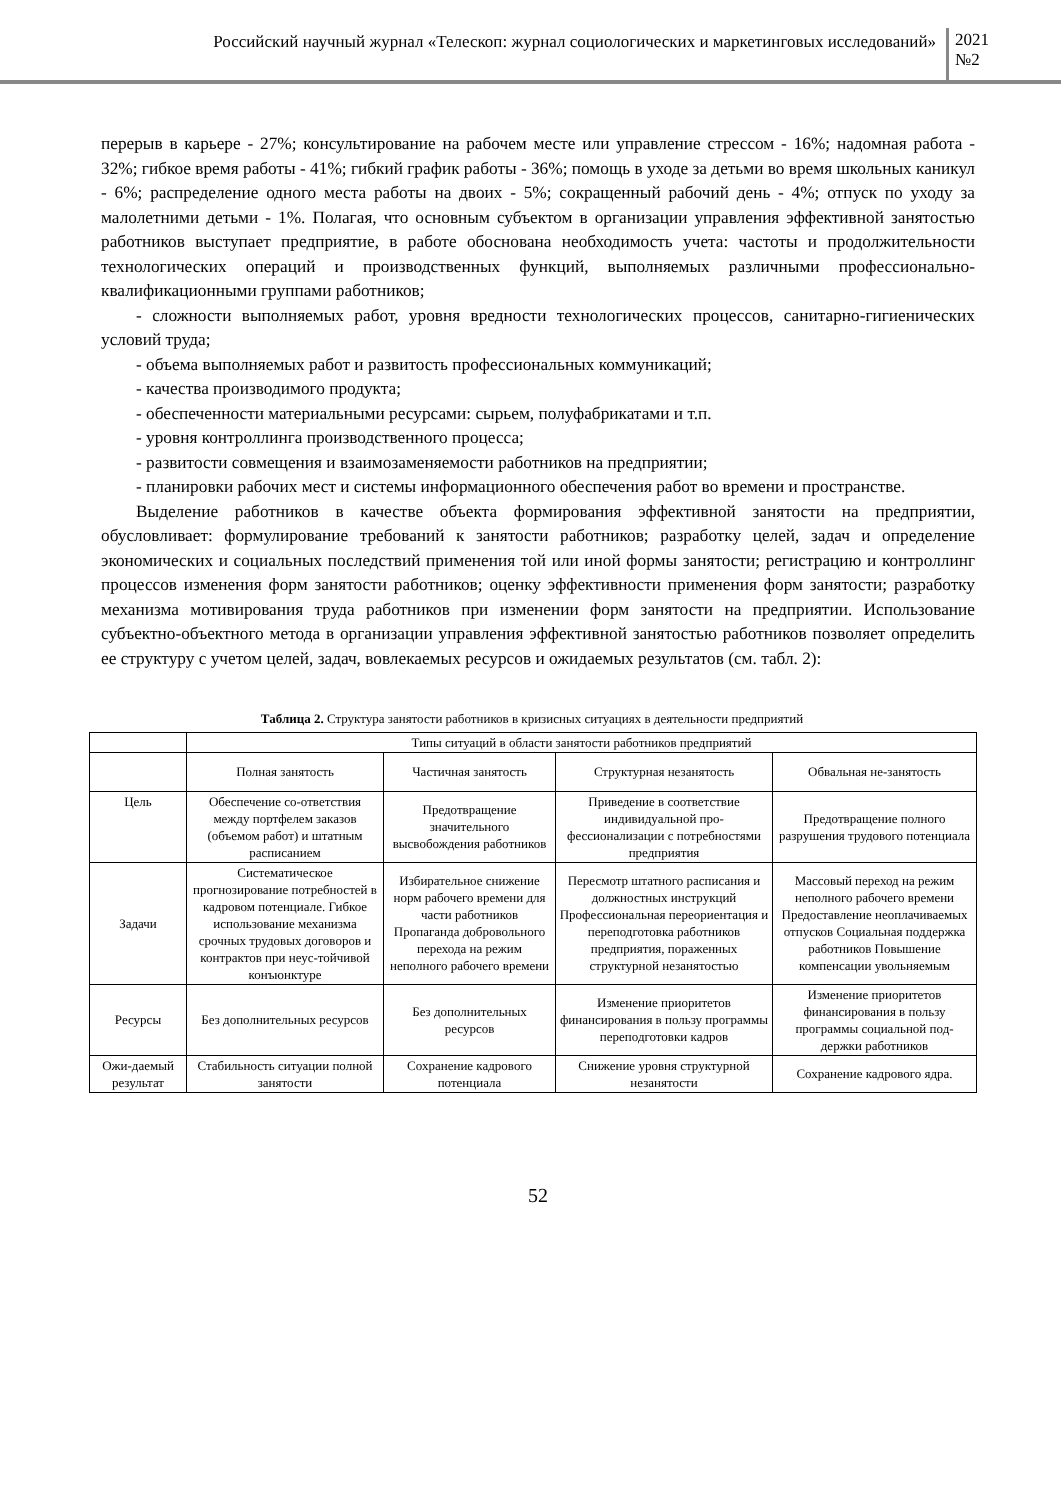Российский научный журнал «Телескоп: журнал социологических и маркетинговых исследований»
2021
№2
перерыв в карьере - 27%; консультирование на рабочем месте или управление стрессом - 16%; надомная работа - 32%; гибкое время работы - 41%; гибкий график работы - 36%; помощь в уходе за детьми во время школьных каникул - 6%; распределение одного места работы на двоих - 5%; сокращенный рабочий день - 4%; отпуск по уходу за малолетними детьми - 1%. Полагая, что основным субъектом в организации управления эффективной занятостью работников выступает предприятие, в работе обоснована необходимость учета: частоты и продолжительности технологических операций и производственных функций, выполняемых различными профессионально-квалификационными группами работников;
- сложности выполняемых работ, уровня вредности технологических процессов, санитарно-гигиенических условий труда;
- объема выполняемых работ и развитость профессиональных коммуникаций;
- качества производимого продукта;
- обеспеченности материальными ресурсами: сырьем, полуфабрикатами и т.п.
- уровня контроллинга производственного процесса;
- развитости совмещения и взаимозаменяемости работников на предприятии;
- планировки рабочих мест и системы информационного обеспечения работ во времени и пространстве.
Выделение работников в качестве объекта формирования эффективной занятости на предприятии, обусловливает: формулирование требований к занятости работников; разработку целей, задач и определение экономических и социальных последствий применения той или иной формы занятости; регистрацию и контроллинг процессов изменения форм занятости работников; оценку эффективности применения форм занятости; разработку механизма мотивирования труда работников при изменении форм занятости на предприятии. Использование субъектно-объектного метода в организации управления эффективной занятостью работников позволяет определить ее структуру с учетом целей, задач, вовлекаемых ресурсов и ожидаемых результатов (см. табл. 2):
Таблица 2. Структура занятости работников в кризисных ситуациях в деятельности предприятий
| | Типы ситуаций в области занятости работников предприятий | | | |
| | Полная занятость | Частичная занятость | Структурная незанятость | Обвальная не-занятость |
| Цель | Обеспечение со-ответствия между портфелем заказов (объемом работ) и штатным расписанием | Предотвращение значительного высвобождения работников | Приведение в соответствие индивидуальной про-фессионализации с потребностями предприятия | Предотвращение полного разрушения трудового потенциала |
| Задачи | Систематическое прогнозирование потребностей в кадровом потенциале. Гибкое использование механизма срочных трудовых договоров и контрактов при неус-тойчивой конъюнктуре | Избирательное снижение норм рабочего времени для части работников Пропаганда добровольного перехода на режим неполного рабочего времени | Пересмотр штатного расписания и должностных инструкций Профессиональная переориентация и переподготовка работников предприятия, пораженных структурной незанятостью | Массовый переход на режим неполного рабочего времени Предоставление неоплачиваемых отпусков Социальная поддержка работников Повышение компенсации увольняемым |
| Ресурсы | Без дополнительных ресурсов | Без дополнительных ресурсов | Изменение приоритетов финансирования в пользу программы переподготовки кадров | Изменение приоритетов финансирования в пользу программы социальной под-держки работников |
| Ожи-даемый результат | Стабильность ситуации полной занятости | Сохранение кадрового потенциала | Снижение уровня структурной незанятости | Сохранение кадрового ядра. |
52